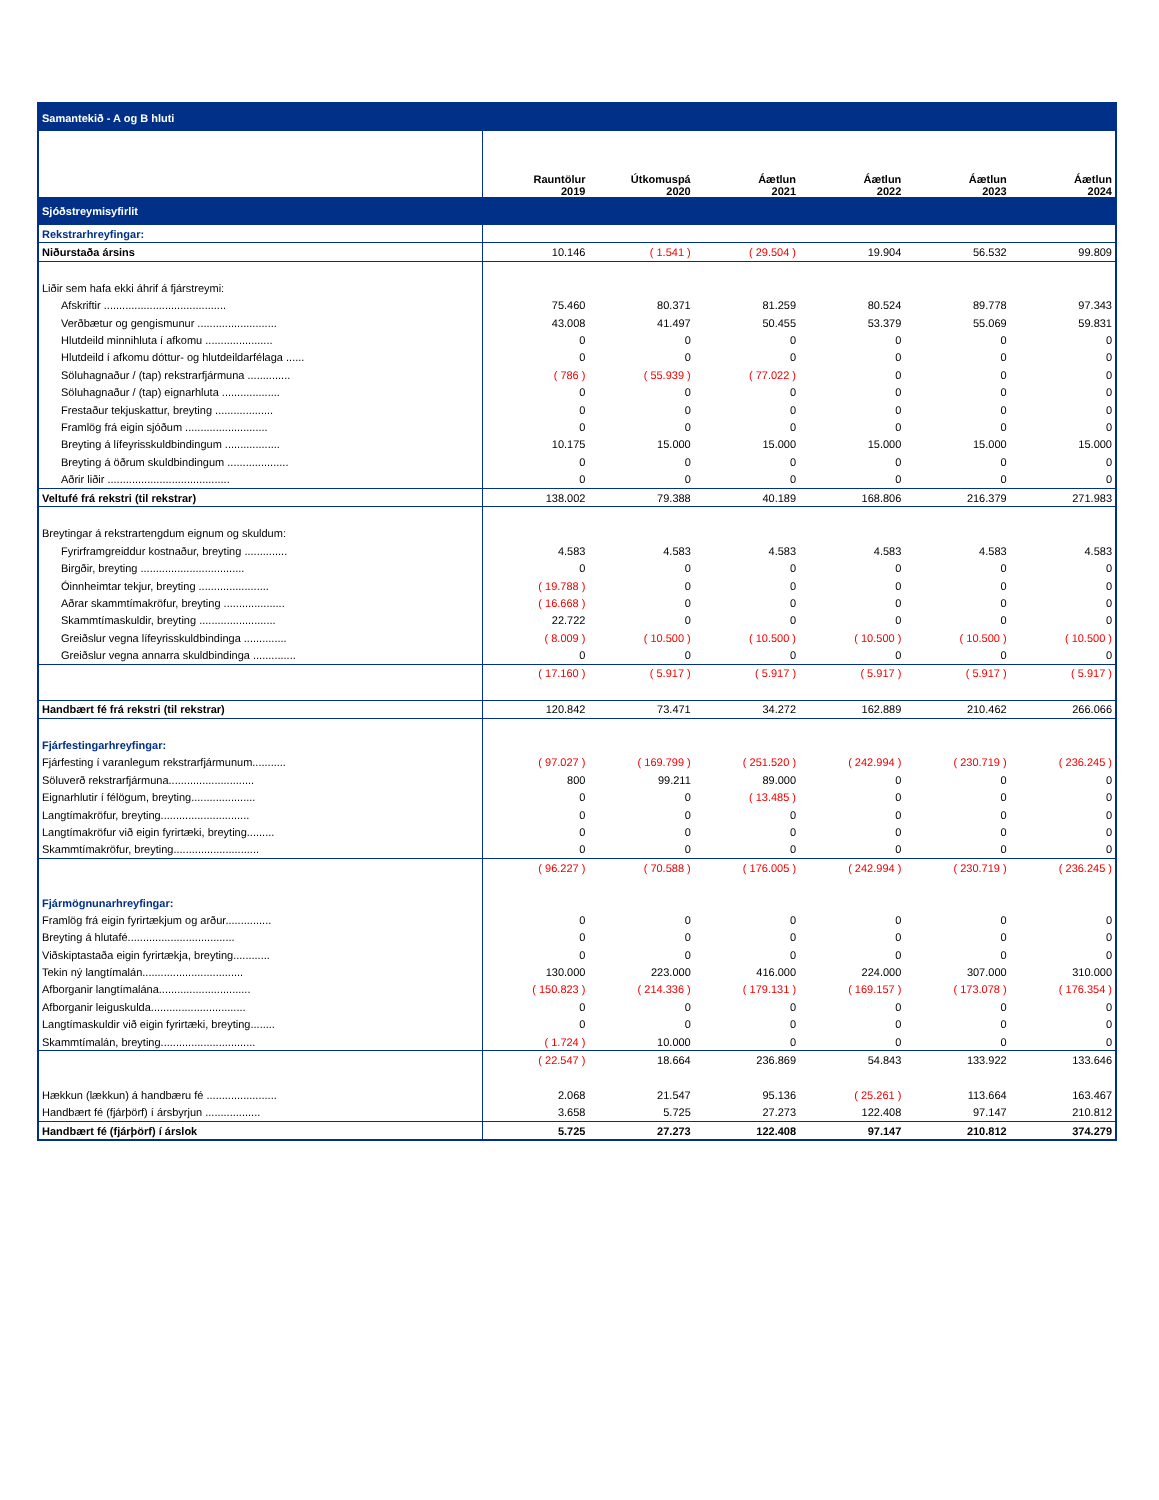| Samantekið - A og B hluti | | | | | | |
| | Rauntölur 2019 | Útkomuspá 2020 | Áætlun 2021 | Áætlun 2022 | Áætlun 2023 | Áætlun 2024 |
| Sjóðstreymisyfirlit | | | | | | |
| Rekstrarhreyfingar: | | | | | | |
| Niðurstaða ársins | 10.146 | ( 1.541 ) | ( 29.504 ) | 19.904 | 56.532 | 99.809 |
| Liðir sem hafa ekki áhrif á fjárstreymi: | | | | | | |
| Afskriftir ........................................ | 75.460 | 80.371 | 81.259 | 80.524 | 89.778 | 97.343 |
| Verðbætur og gengismunur .......................... | 43.008 | 41.497 | 50.455 | 53.379 | 55.069 | 59.831 |
| Hlutdeild minnihluta í afkomu ...................... | 0 | 0 | 0 | 0 | 0 | 0 |
| Hlutdeild í afkomu dóttur- og hlutdeildarfélaga ...... | 0 | 0 | 0 | 0 | 0 | 0 |
| Söluhagnaður / (tap) rekstrarfjármuna .............. | ( 786 ) | ( 55.939 ) | ( 77.022 ) | 0 | 0 | 0 |
| Söluhagnaður / (tap) eignarhluta ................... | 0 | 0 | 0 | 0 | 0 | 0 |
| Frestaður tekjuskattur, breyting ................... | 0 | 0 | 0 | 0 | 0 | 0 |
| Framlög frá eigin sjóðum ........................... | 0 | 0 | 0 | 0 | 0 | 0 |
| Breyting á lífeyrisskuldbindingum .................. | 10.175 | 15.000 | 15.000 | 15.000 | 15.000 | 15.000 |
| Breyting á öðrum skuldbindingum .................... | 0 | 0 | 0 | 0 | 0 | 0 |
| Aðrir liðir ........................................ | 0 | 0 | 0 | 0 | 0 | 0 |
| Veltufé frá rekstri (til rekstrar) | 138.002 | 79.388 | 40.189 | 168.806 | 216.379 | 271.983 |
| Breytingar á rekstrartengdum eignum og skuldum: | | | | | | |
| Fyrirframgreiddur kostnaður, breyting .............. | 4.583 | 4.583 | 4.583 | 4.583 | 4.583 | 4.583 |
| Birgðir, breyting .................................. | 0 | 0 | 0 | 0 | 0 | 0 |
| Óinnheimtar tekjur, breyting ....................... | ( 19.788 ) | 0 | 0 | 0 | 0 | 0 |
| Aðrar skammtímakröfur, breyting .................... | ( 16.668 ) | 0 | 0 | 0 | 0 | 0 |
| Skammtímaskuldir, breyting ......................... | 22.722 | 0 | 0 | 0 | 0 | 0 |
| Greiðslur vegna lífeyrisskuldbindinga .............. | ( 8.009 ) | ( 10.500 ) | ( 10.500 ) | ( 10.500 ) | ( 10.500 ) | ( 10.500 ) |
| Greiðslur vegna annarra skuldbindinga .............. | 0 | 0 | 0 | 0 | 0 | 0 |
| | ( 17.160 ) | ( 5.917 ) | ( 5.917 ) | ( 5.917 ) | ( 5.917 ) | ( 5.917 ) |
| Handbært fé frá rekstri (til rekstrar) | 120.842 | 73.471 | 34.272 | 162.889 | 210.462 | 266.066 |
| Fjárfestingarhreyfingar: | | | | | | |
| Fjárfesting í varanlegum rekstrarfjármunum........... | ( 97.027 ) | ( 169.799 ) | ( 251.520 ) | ( 242.994 ) | ( 230.719 ) | ( 236.245 ) |
| Söluverð rekstrarfjármuna............................ | 800 | 99.211 | 89.000 | 0 | 0 | 0 |
| Eignarhlutir í félögum, breyting..................... | 0 | 0 | ( 13.485 ) | 0 | 0 | 0 |
| Langtímakröfur, breyting............................. | 0 | 0 | 0 | 0 | 0 | 0 |
| Langtímakröfur við eigin fyrirtæki, breyting......... | 0 | 0 | 0 | 0 | 0 | 0 |
| Skammtímakröfur, breyting............................ | 0 | 0 | 0 | 0 | 0 | 0 |
| | ( 96.227 ) | ( 70.588 ) | ( 176.005 ) | ( 242.994 ) | ( 230.719 ) | ( 236.245 ) |
| Fjármögnunarhreyfingar: | | | | | | |
| Framlög frá eigin fyrirtækjum og arður............... | 0 | 0 | 0 | 0 | 0 | 0 |
| Breyting á hlutafé................................... | 0 | 0 | 0 | 0 | 0 | 0 |
| Viðskiptastaða eigin fyrirtækja, breyting............ | 0 | 0 | 0 | 0 | 0 | 0 |
| Tekin ný langtímalán................................. | 130.000 | 223.000 | 416.000 | 224.000 | 307.000 | 310.000 |
| Afborganir langtímalána.............................. | ( 150.823 ) | ( 214.336 ) | ( 179.131 ) | ( 169.157 ) | ( 173.078 ) | ( 176.354 ) |
| Afborganir leiguskulda............................... | 0 | 0 | 0 | 0 | 0 | 0 |
| Langtímaskuldir við eigin fyrirtæki, breyting........ | 0 | 0 | 0 | 0 | 0 | 0 |
| Skammtímalán, breyting............................... | ( 1.724 ) | 10.000 | 0 | 0 | 0 | 0 |
| | ( 22.547 ) | 18.664 | 236.869 | 54.843 | 133.922 | 133.646 |
| Hækkun (lækkun) á handbæru fé ....................... | 2.068 | 21.547 | 95.136 | ( 25.261 ) | 113.664 | 163.467 |
| Handbært fé (fjárþörf) í ársbyrjun .................. | 3.658 | 5.725 | 27.273 | 122.408 | 97.147 | 210.812 |
| Handbært fé (fjárþörf) í árslok | 5.725 | 27.273 | 122.408 | 97.147 | 210.812 | 374.279 |